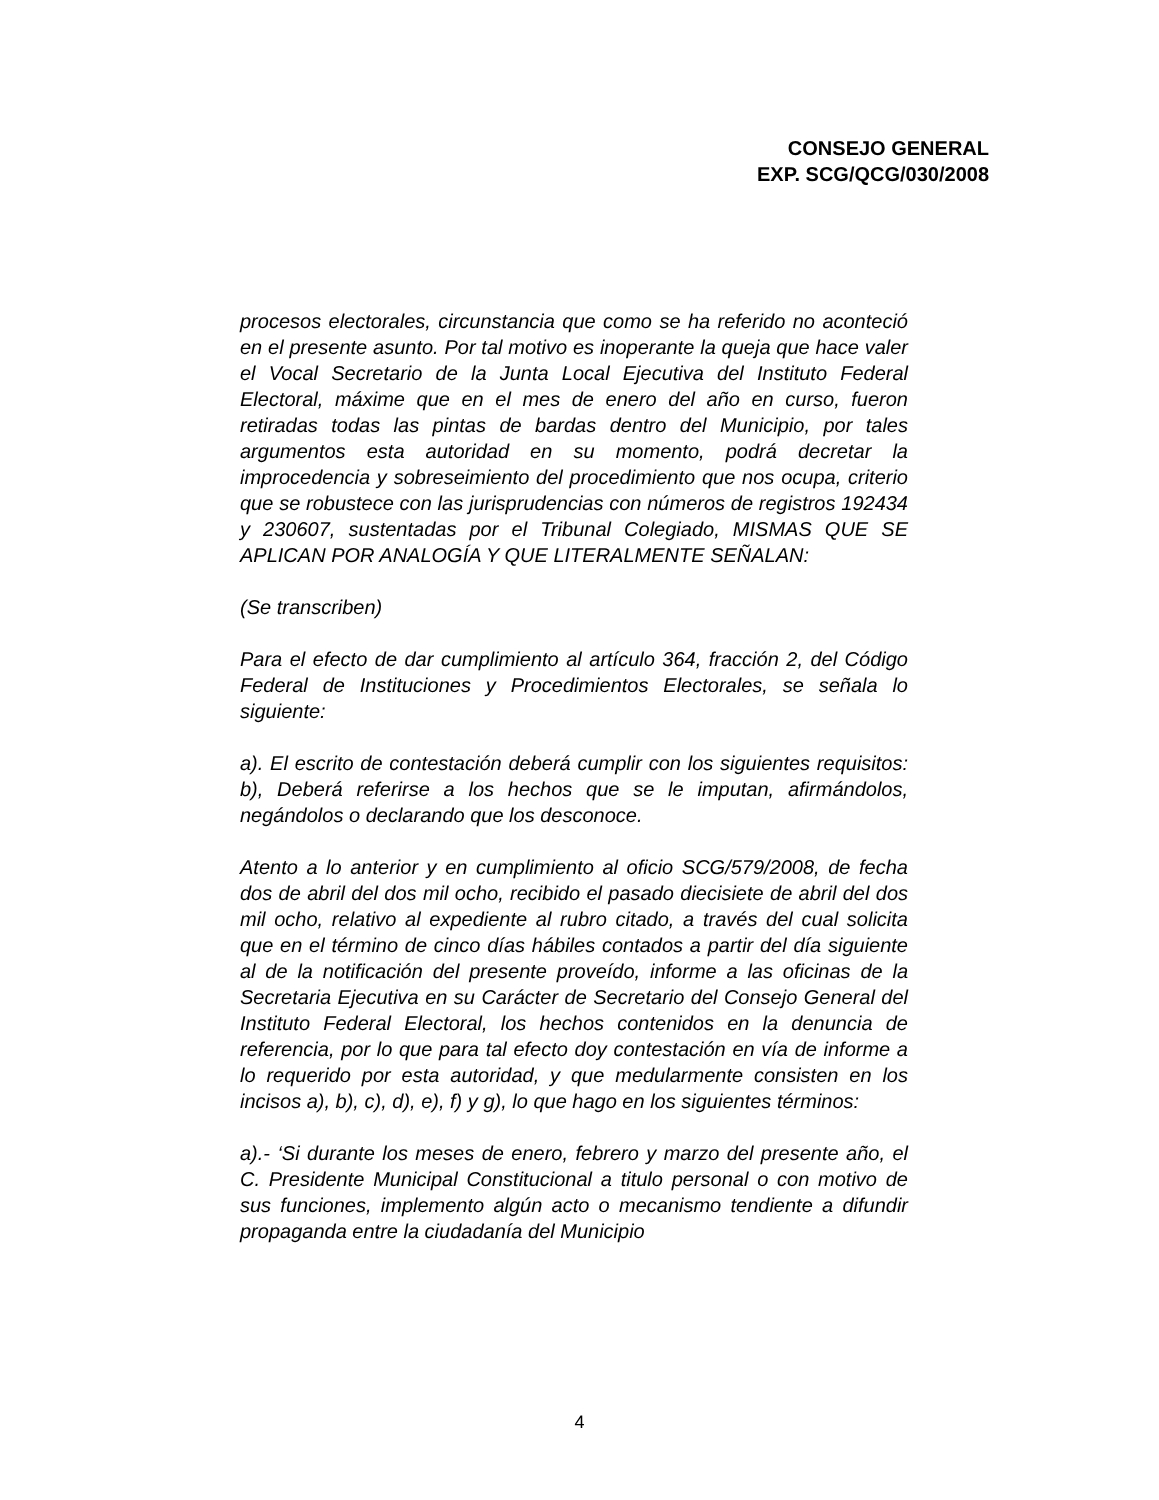CONSEJO GENERAL
EXP. SCG/QCG/030/2008
procesos electorales, circunstancia que como se ha referido no aconteció en el presente asunto. Por tal motivo es inoperante la queja que hace valer el Vocal Secretario de la Junta Local Ejecutiva del Instituto Federal Electoral, máxime que en el mes de enero del año en curso, fueron retiradas todas las pintas de bardas dentro del Municipio, por tales argumentos esta autoridad en su momento, podrá decretar la improcedencia y sobreseimiento del procedimiento que nos ocupa, criterio que se robustece con las jurisprudencias con números de registros 192434 y 230607, sustentadas por el Tribunal Colegiado, MISMAS QUE SE APLICAN POR ANALOGÍA Y QUE LITERALMENTE SEÑALAN:
(Se transcriben)
Para el efecto de dar cumplimiento al artículo 364, fracción 2, del Código Federal de Instituciones y Procedimientos Electorales, se señala lo siguiente:
a). El escrito de contestación deberá cumplir con los siguientes requisitos: b), Deberá referirse a los hechos que se le imputan, afirmándolos, negándolos o declarando que los desconoce.
Atento a lo anterior y en cumplimiento al oficio SCG/579/2008, de fecha dos de abril del dos mil ocho, recibido el pasado diecisiete de abril del dos mil ocho, relativo al expediente al rubro citado, a través del cual solicita que en el término de cinco días hábiles contados a partir del día siguiente al de la notificación del presente proveído, informe a las oficinas de la Secretaria Ejecutiva en su Carácter de Secretario del Consejo General del Instituto Federal Electoral, los hechos contenidos en la denuncia de referencia, por lo que para tal efecto doy contestación en vía de informe a lo requerido por esta autoridad, y que medularmente consisten en los incisos a), b), c), d), e), f) y g), lo que hago en los siguientes términos:
a).- ‘Si durante los meses de enero, febrero y marzo del presente año, el C. Presidente Municipal Constitucional a titulo personal o con motivo de sus funciones, implemento algún acto o mecanismo tendiente a difundir propaganda entre la ciudadanía del Municipio
4